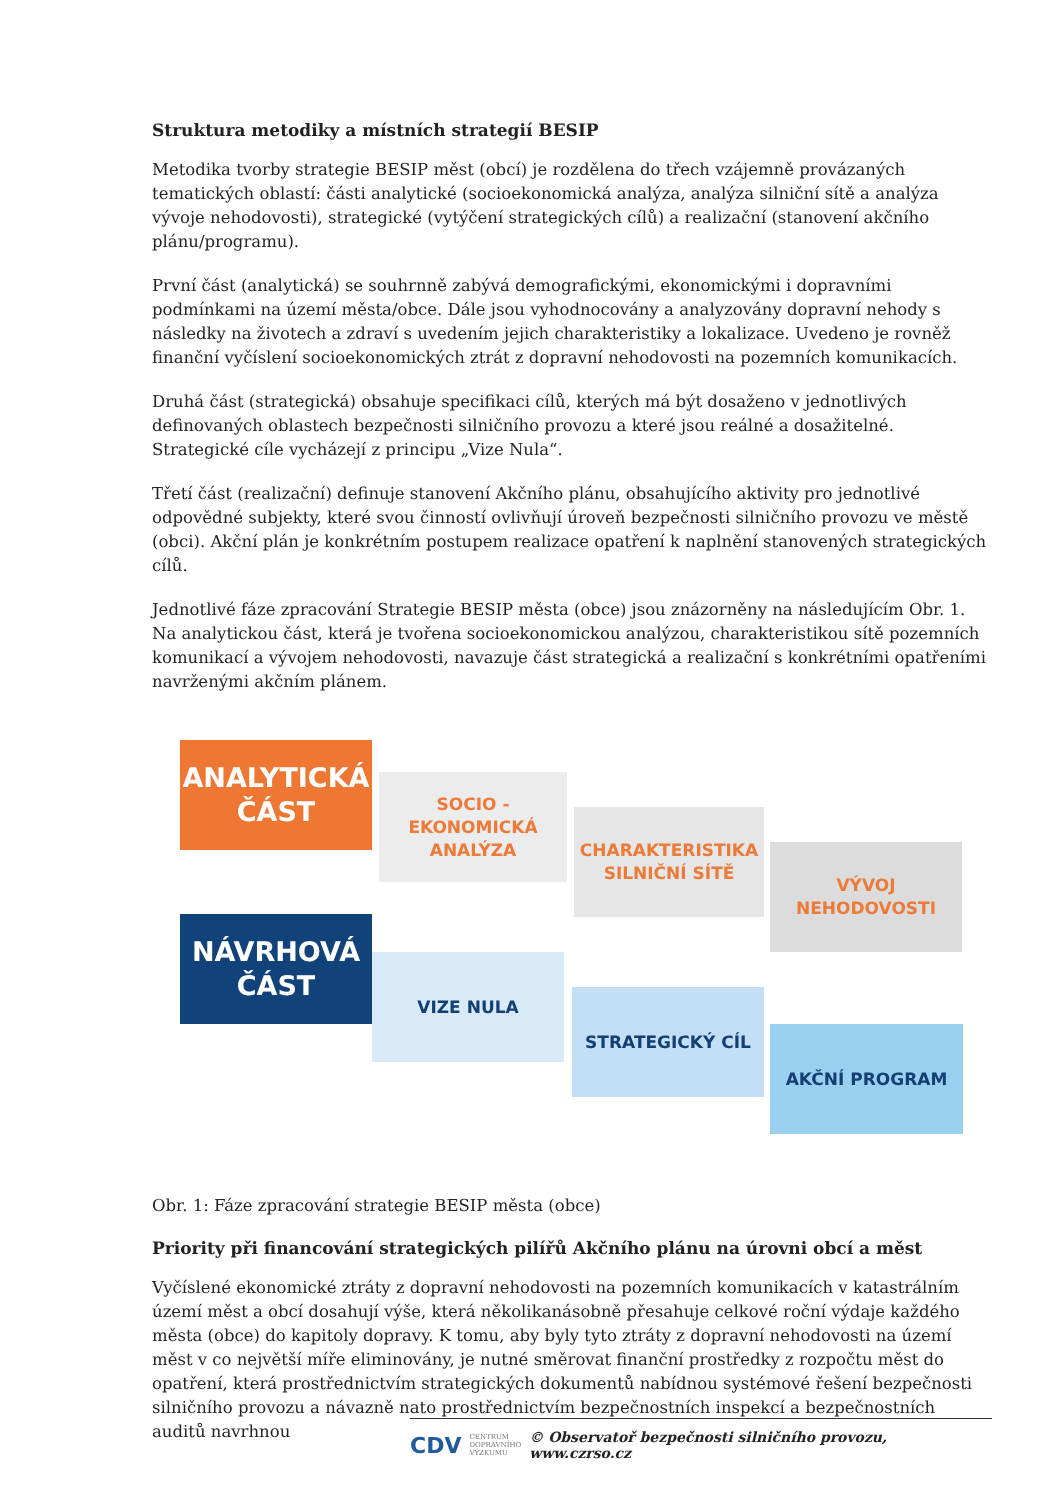Struktura metodiky a místních strategií BESIP
Metodika tvorby strategie BESIP měst (obcí) je rozdělena do třech vzájemně provázaných tematických oblastí: části analytické (socioekonomická analýza, analýza silniční sítě a analýza vývoje nehodovosti), strategické (vytýčení strategických cílů) a realizační (stanovení akčního plánu/programu).
První část (analytická) se souhrnně zabývá demografickými, ekonomickými i dopravními podmínkami na území města/obce. Dále jsou vyhodnocovány a analyzovány dopravní nehody s následky na životech a zdraví s uvedením jejich charakteristiky a lokalizace. Uvedeno je rovněž finanční vyčíslení socioekonomických ztrát z dopravní nehodovosti na pozemních komunikacích.
Druhá část (strategická) obsahuje specifikaci cílů, kterých má být dosaženo v jednotlivých definovaných oblastech bezpečnosti silničního provozu a které jsou reálné a dosažitelné. Strategické cíle vycházejí z principu „Vize Nula“.
Třetí část (realizační) definuje stanovení Akčního plánu, obsahujícího aktivity pro jednotlivé odpovědné subjekty, které svou činností ovlivňují úroveň bezpečnosti silničního provozu ve městě (obci). Akční plán je konkrétním postupem realizace opatření k naplnění stanovených strategických cílů.
Jednotlivé fáze zpracování Strategie BESIP města (obce) jsou znázorněny na následujícím Obr. 1. Na analytickou část, která je tvořena socioekonomickou analýzou, charakteristikou sítě pozemních komunikací a vývojem nehodovosti, navazuje část strategická a realizační s konkrétními opatřeními navrženými akčním plánem.
ANALYTICKÁ
ČÁST
SOCIO - EKONOMICKÁ
ANALÝZA
CHARAKTERISTIKA
SILNIČNÍ SÍTĚ
VÝVOJ
NEHODOVOSTI
NÁVRHOVÁ
ČÁST
VIZE NULA
STRATEGICKÝ CÍL
AKČNÍ PROGRAM
Obr. 1: Fáze zpracování strategie BESIP města (obce)
Priority při financování strategických pilířů Akčního plánu na úrovni obcí a měst
Vyčíslené ekonomické ztráty z dopravní nehodovosti na pozemních komunikacích v katastrálním území měst a obcí dosahují výše, která několikanásobně přesahuje celkové roční výdaje každého města (obce) do kapitoly dopravy. K tomu, aby byly tyto ztráty z dopravní nehodovosti na území měst v co největší míře eliminovány, je nutné směrovat finanční prostředky z rozpočtu měst do opatření, která prostřednictvím strategických dokumentů nabídnou systémové řešení bezpečnosti silničního provozu a návazně nato prostřednictvím bezpečnostních inspekcí a bezpečnostních auditů navrhnou
CDV CENTRUM
DOPRAVNÍHO
VÝZKUMU © Observatoř bezpečnosti silničního provozu, www.czrso.cz